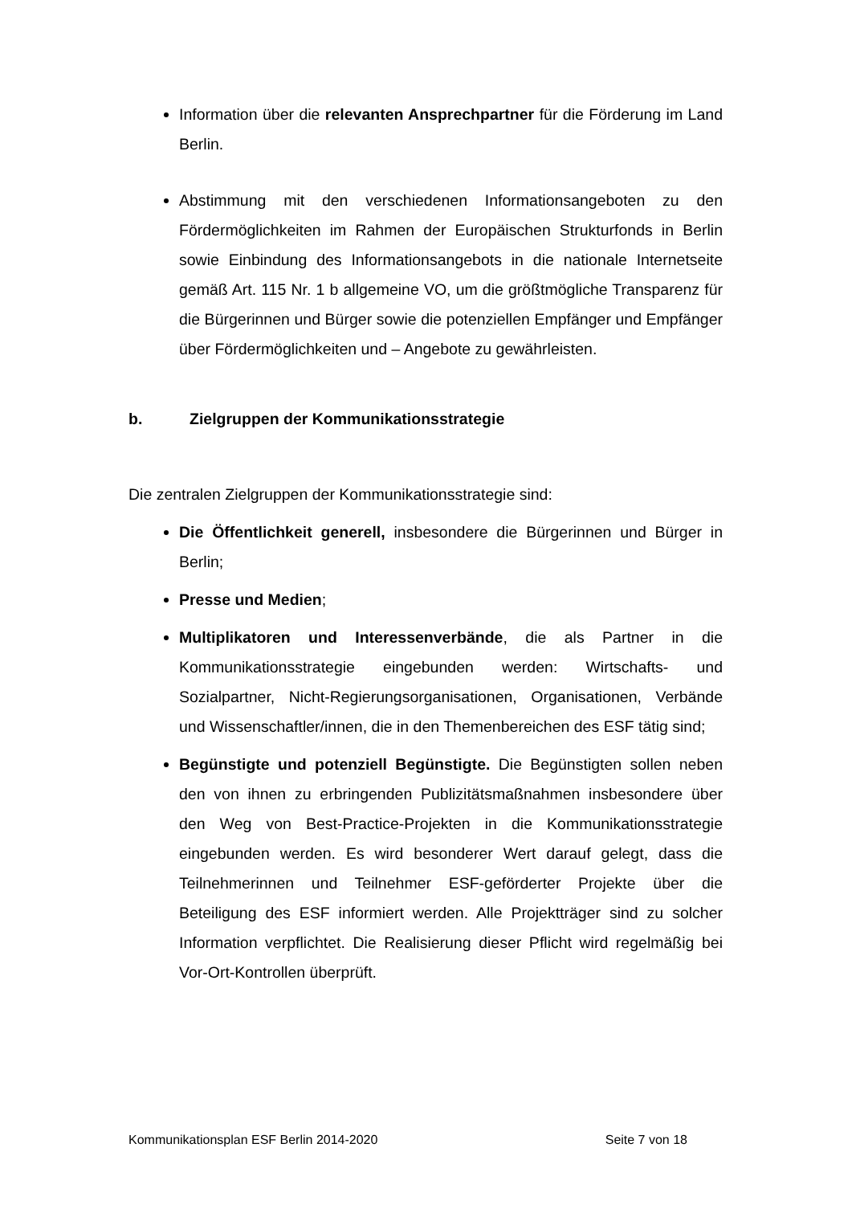Information über die relevanten Ansprechpartner für die Förderung im Land Berlin.
Abstimmung mit den verschiedenen Informationsangeboten zu den Fördermöglichkeiten im Rahmen der Europäischen Strukturfonds in Berlin sowie Einbindung des Informationsangebots in die nationale Internetseite gemäß Art. 115 Nr. 1 b allgemeine VO, um die größtmögliche Transparenz für die Bürgerinnen und Bürger sowie die potenziellen Empfänger und Empfänger über Fördermöglichkeiten und – Angebote zu gewährleisten.
b. Zielgruppen der Kommunikationsstrategie
Die zentralen Zielgruppen der Kommunikationsstrategie sind:
Die Öffentlichkeit generell, insbesondere die Bürgerinnen und Bürger in Berlin;
Presse und Medien;
Multiplikatoren und Interessenverbände, die als Partner in die Kommunikationsstrategie eingebunden werden: Wirtschafts- und Sozialpartner, Nicht-Regierungsorganisationen, Organisationen, Verbände und Wissenschaftler/innen, die in den Themenbereichen des ESF tätig sind;
Begünstigte und potenziell Begünstigte. Die Begünstigten sollen neben den von ihnen zu erbringenden Publizitätsmaßnahmen insbesondere über den Weg von Best-Practice-Projekten in die Kommunikationsstrategie eingebunden werden. Es wird besonderer Wert darauf gelegt, dass die Teilnehmerinnen und Teilnehmer ESF-geförderter Projekte über die Beteiligung des ESF informiert werden. Alle Projektträger sind zu solcher Information verpflichtet. Die Realisierung dieser Pflicht wird regelmäßig bei Vor-Ort-Kontrollen überprüft.
Kommunikationsplan ESF Berlin 2014-2020 Seite 7 von 18